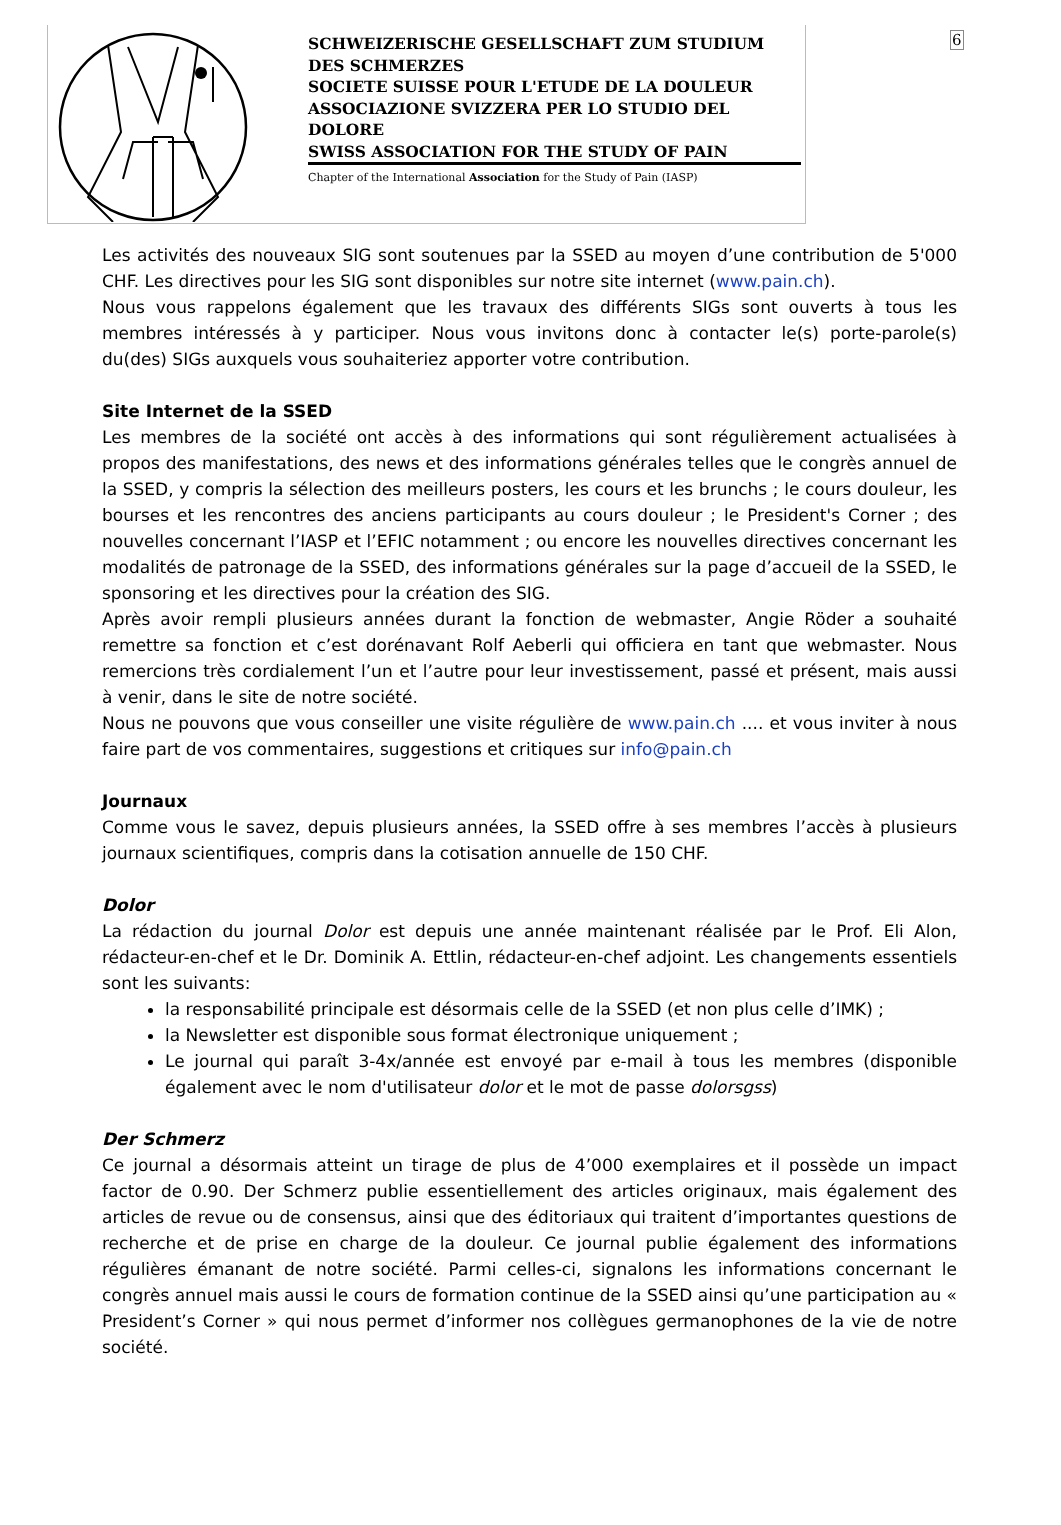6
SCHWEIZERISCHE GESELLSCHAFT ZUM STUDIUM DES SCHMERZES
SOCIETE SUISSE POUR L'ETUDE DE LA DOULEUR
ASSOCIAZIONE SVIZZERA PER LO STUDIO DEL DOLORE
SWISS ASSOCIATION FOR THE STUDY OF PAIN
Chapter of the International Association for the Study of Pain (IASP)
Les activités des nouveaux SIG sont soutenues par la SSED au moyen d’une contribution de 5'000 CHF. Les directives pour les SIG sont disponibles sur notre site internet (www.pain.ch).
Nous vous rappelons également que les travaux des différents SIGs sont ouverts à tous les membres intéressés à y participer. Nous vous invitons donc à contacter le(s) porte-parole(s) du(des) SIGs auxquels vous souhaiteriez apporter votre contribution.
Site Internet de la SSED
Les membres de la société ont accès à des informations qui sont régulièrement actualisées à propos des manifestations, des news et des informations générales telles que le congrès annuel de la SSED, y compris la sélection des meilleurs posters, les cours et les brunchs ; le cours douleur, les bourses et les rencontres des anciens participants au cours douleur ; le President's Corner ; des nouvelles concernant l’IASP et l’EFIC notamment ; ou encore les nouvelles directives concernant les modalités de patronage de la SSED, des informations générales sur la page d’accueil de la SSED, le sponsoring et les directives pour la création des SIG.
Après avoir rempli plusieurs années durant la fonction de webmaster, Angie Röder a souhaité remettre sa fonction et c’est dorénavant Rolf Aeberli qui officiera en tant que webmaster. Nous remercions très cordialement l’un et l’autre pour leur investissement, passé et présent, mais aussi à venir, dans le site de notre société.
Nous ne pouvons que vous conseiller une visite régulière de www.pain.ch .... et vous inviter à nous faire part de vos commentaires, suggestions et critiques sur info@pain.ch
Journaux
Comme vous le savez, depuis plusieurs années, la SSED offre à ses membres l’accès à plusieurs journaux scientifiques, compris dans la cotisation annuelle de 150 CHF.
Dolor
La rédaction du journal Dolor est depuis une année maintenant réalisée par le Prof. Eli Alon, rédacteur-en-chef et le Dr. Dominik A. Ettlin, rédacteur-en-chef adjoint. Les changements essentiels sont les suivants:
la responsabilité principale est désormais celle de la SSED (et non plus celle d’IMK) ;
la Newsletter est disponible sous format électronique uniquement ;
Le journal qui paraît 3-4x/année est envoyé par e-mail à tous les membres (disponible également avec le nom d'utilisateur dolor et le mot de passe dolorsgss)
Der Schmerz
Ce journal a désormais atteint un tirage de plus de 4’000 exemplaires et il possède un impact factor de 0.90. Der Schmerz publie essentiellement des articles originaux, mais également des articles de revue ou de consensus, ainsi que des éditoriaux qui traitent d’importantes questions de recherche et de prise en charge de la douleur. Ce journal publie également des informations régulières émanant de notre société. Parmi celles-ci, signalons les informations concernant le congrès annuel mais aussi le cours de formation continue de la SSED ainsi qu’une participation au « President’s Corner » qui nous permet d’informer nos collègues germanophones de la vie de notre société.